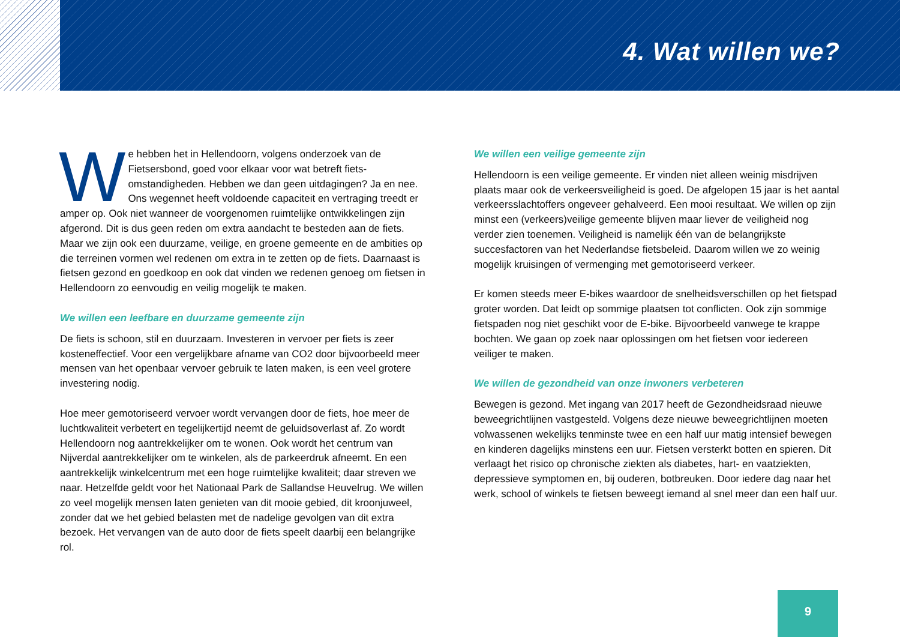4. Wat willen we?
We hebben het in Hellendoorn, volgens onderzoek van de Fietsersbond, goed voor elkaar voor wat betreft fiets­omstandigheden. Hebben we dan geen uitdagingen? Ja en nee. Ons wegennet heeft voldoende capaciteit en vertraging treedt er amper op. Ook niet wanneer de voorgenomen ruimtelijke ontwikkelingen zijn afgerond. Dit is dus geen reden om extra aandacht te besteden aan de fiets. Maar we zijn ook een duurzame, veilige, en groene gemeente en de ambities op die terreinen vormen wel redenen om extra in te zetten op de fiets. Daarnaast is fietsen gezond en goedkoop en ook dat vinden we redenen genoeg om fietsen in Hellendoorn zo eenvoudig en veilig mogelijk te maken.
We willen een leefbare en duurzame gemeente zijn
De fiets is schoon, stil en duurzaam. Investeren in vervoer per fiets is zeer kosteneffectief. Voor een vergelijkbare afname van CO2 door bijvoorbeeld meer mensen van het openbaar vervoer gebruik te laten maken, is een veel grotere investering nodig.
Hoe meer gemotoriseerd vervoer wordt vervangen door de fiets, hoe meer de luchtkwaliteit verbetert en tegelijkertijd neemt de geluidsoverlast af. Zo wordt Hellendoorn nog aantrekkelijker om te wonen. Ook wordt het centrum van Nijverdal aantrekkelijker om te winkelen, als de parkeerdruk afneemt. En een aantrekkelijk winkelcentrum met een hoge ruimtelijke kwaliteit; daar streven we naar. Hetzelfde geldt voor het Nationaal Park de Sallandse Heuvelrug. We willen zo veel mogelijk mensen laten genieten van dit mooie gebied, dit kroonjuweel, zonder dat we het gebied belasten met de nadelige gevolgen van dit extra bezoek. Het vervangen van de auto door de fiets speelt daarbij een belangrijke rol.
We willen een veilige gemeente zijn
Hellendoorn is een veilige gemeente. Er vinden niet alleen weinig misdrijven plaats maar ook de verkeersveiligheid is goed. De afgelopen 15 jaar is het aantal verkeersslachtoffers ongeveer gehalveerd. Een mooi resultaat. We willen op zijn minst een (verkeers)veilige gemeente blijven maar liever de veiligheid nog verder zien toenemen. Veiligheid is namelijk één van de belangrijkste succesfactoren van het Nederlandse fietsbeleid. Daarom willen we zo weinig mogelijk kruisingen of vermenging met gemotoriseerd verkeer.
Er komen steeds meer E-bikes waardoor de snelheidsverschillen op het fietspad groter worden. Dat leidt op sommige plaatsen tot conflicten. Ook zijn sommige fietspaden nog niet geschikt voor de E-bike. Bijvoorbeeld vanwege te krappe bochten. We gaan op zoek naar oplossingen om het fietsen voor iedereen veiliger te maken.
We willen de gezondheid van onze inwoners verbeteren
Bewegen is gezond. Met ingang van 2017 heeft de Gezondheidsraad nieuwe beweegrichtlijnen vastgesteld. Volgens deze nieuwe beweegrichtlijnen moeten volwassenen wekelijks tenminste twee en een half uur matig intensief bewegen en kinderen dagelijks minstens een uur. Fietsen versterkt botten en spieren. Dit verlaagt het risico op chronische ziekten als diabetes, hart- en vaatziekten, depressieve symptomen en, bij ouderen, botbreuken. Door iedere dag naar het werk, school of winkels te fietsen beweegt iemand al snel meer dan een half uur.
9